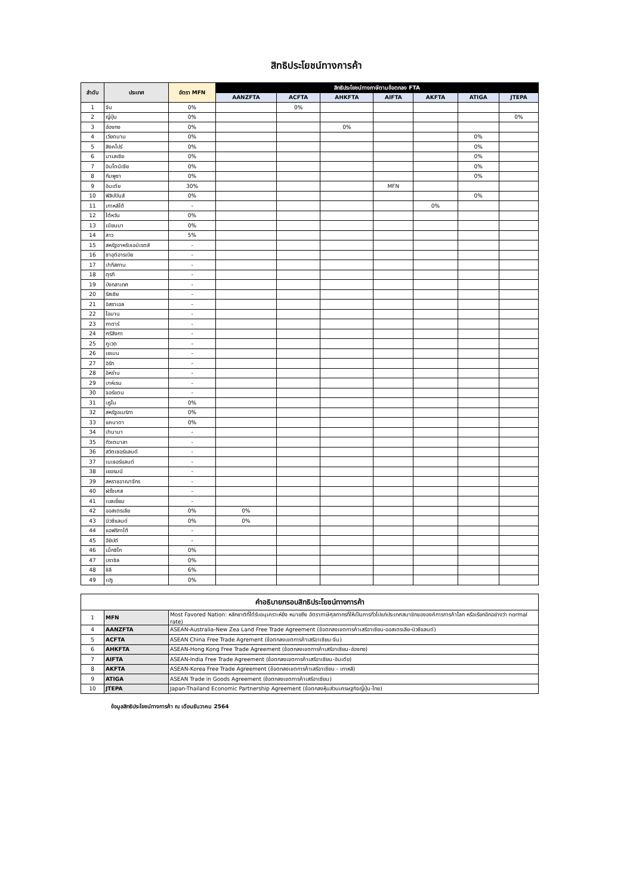สิทธิประโยชน์ทางการค้า
| ลำดับ | ประเทศ | อัตรา MFN | สิทธิประโยชน์ทางภาษีตามข้อตกลง FTA | | | | | | |
| --- | --- | --- | --- | --- | --- | --- | --- | --- | --- |
| | | | AANZFTA | ACFTA | AHKFTA | AIFTA | AKFTA | ATIGA | JTEPA |
| 1 | จีน | 0% | | 0% | | | | | |
| 2 | ญี่ปุ่น | 0% | | | | | | | 0% |
| 3 | ฮ่องกง | 0% | | | 0% | | | | |
| 4 | เวียดนาม | 0% | | | | | | 0% | |
| 5 | สิงคโปร์ | 0% | | | | | | 0% | |
| 6 | มาเลเซีย | 0% | | | | | | 0% | |
| 7 | อินโดนีเซีย | 0% | | | | | | 0% | |
| 8 | กัมพูชา | 0% | | | | | | 0% | |
| 9 | อินเดีย | 30% | | | | MFN | | | |
| 10 | ฟิลิปปินส์ | 0% | | | | | | 0% | |
| 11 | เกาหลีใต้ | - | | | | | 0% | | |
| 12 | ไต้หวัน | 0% | | | | | | | |
| 13 | เมียนมา | 0% | | | | | | | |
| 14 | ลาว | 5% | | | | | | | |
| 15 | สหรัฐอาหรับเอมิเรตส์ | - | | | | | | | |
| 16 | ซาอุดิอารเบีย | - | | | | | | | |
| 17 | ปากีสถาน | - | | | | | | | |
| 18 | ตุรกี | - | | | | | | | |
| 19 | บังกลาเทศ | - | | | | | | | |
| 20 | รัสเซีย | - | | | | | | | |
| 21 | อิสราเอล | - | | | | | | | |
| 22 | โอมาน | - | | | | | | | |
| 23 | กาตาร์ | - | | | | | | | |
| 24 | ศรีลังกา | - | | | | | | | |
| 25 | คูเวต | - | | | | | | | |
| 26 | เยเมน | - | | | | | | | |
| 27 | อิรัก | - | | | | | | | |
| 28 | อิหร่าน | - | | | | | | | |
| 29 | บาห์เรน | - | | | | | | | |
| 30 | จอร์แดน | - | | | | | | | |
| 31 | บรูไน | 0% | | | | | | | |
| 32 | สหรัฐอเมริกา | 0% | | | | | | | |
| 33 | แคนาดา | 0% | | | | | | | |
| 34 | ปานามา | - | | | | | | | |
| 35 | กัวเตมาลา | - | | | | | | | |
| 36 | สวิตเซอร์แลนด์ | - | | | | | | | |
| 37 | เนเธอร์แลนด์ | - | | | | | | | |
| 38 | เยอรมนี | - | | | | | | | |
| 39 | สหราชอาณาจักร | - | | | | | | | |
| 40 | ฝรั่งเศส | - | | | | | | | |
| 41 | เบลเยี่ยม | - | | | | | | | |
| 42 | ออสเตรเลีย | 0% | 0% | | | | | | |
| 43 | นิวซีแลนด์ | 0% | 0% | | | | | | |
| 44 | แอฟริกาใต้ | - | | | | | | | |
| 45 | อียิปต์ | - | | | | | | | |
| 46 | เม็กซิโก | 0% | | | | | | | |
| 47 | บราซิล | 0% | | | | | | | |
| 48 | ชิลี | 6% | | | | | | | |
| 49 | เปรู | 0% | | | | | | | |
| คำอธิบายกรอบสิทธิประโยชน์ทางการค้า | | |
| --- | --- | --- |
| 1 | MFN | Most Favored Nation: หลักชาติที่ได้รับอนุเคราะห์ยิ่ง หมายถึง อัตราภาษีศุลกากรที่ให้เป็นการทั่วไปแก่ประเทศสมาชิกขององค์การการค้าโลก หรือเรียกอีกอย่างว่า normal rate) |
| 4 | AANZFTA | ASEAN-Australia-New Zea Land Free Trade Agreement (ข้อตกลงเขตการค้าเสรีอาเซียน-ออสเตรเลีย-นิวซีแลนด์) |
| 5 | ACFTA | ASEAN China Free Trade Agrement (ข้อตกลงเขตการค้าเสรีอาเซียน-จีน) |
| 6 | AHKFTA | ASEAN-Hong Kong Free Trade Agreement (ข้อตกลงเขตการค้าเสรีอาเซียน-ฮ่องกง) |
| 7 | AIFTA | ASEAN-India Free Trade Agreement (ข้อตกลงเขตการค้าเสรีอาเซียน-อินเดีย) |
| 8 | AKFTA | ASEAN-Korea Free Trade Agreement (ข้อตกลงเขตการค้าเสรีอาเซียน - เกาหลี) |
| 9 | ATIGA | ASEAN Trade in Goods Agreement (ข้อตกลงเขตการค้าเสรีอาเซียน) |
| 10 | JTEPA | Japan-Thailand Economic Partnership Agreement (ข้อตกลงหุ้นส่วนเศรษฐกิจญี่ปุ่น-ไทย) |
ข้อมูลสิทธิประโยชน์ทางการค้า ณ เดือนธันวาคม 2564